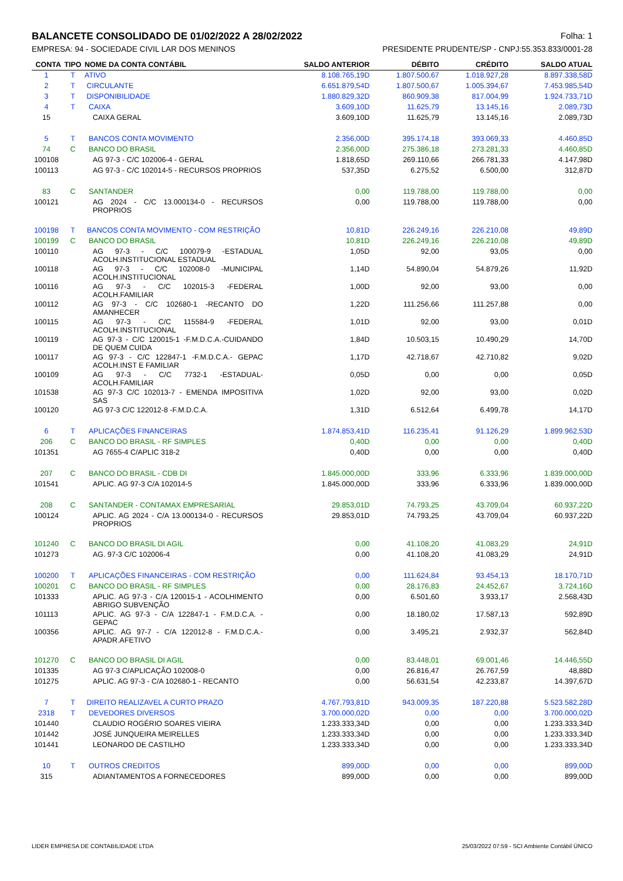BALANCETE CONSOLIDADO DE 01/02/2022 A 28/02/2022 Folha: 1
EMPRESA: 94 - SOCIEDADE CIVIL LAR DOS MENINOS PRESIDENTE PRUDENTE/SP - CNPJ:55.353.833/0001-28
| CONTA | TIPO | NOME DA CONTA CONTÁBIL | SALDO ANTERIOR | DÉBITO | CRÉDITO | SALDO ATUAL |
| --- | --- | --- | --- | --- | --- | --- |
| 1 | T | ATIVO | 8.108.765,19D | 1.807.500,67 | 1.018.927,28 | 8.897.338,58D |
| 2 | T | CIRCULANTE | 6.651.879,54D | 1.807.500,67 | 1.005.394,67 | 7.453.985,54D |
| 3 | T | DISPONIBILIDADE | 1.880.829,32D | 860.909,38 | 817.004,99 | 1.924.733,71D |
| 4 | T | CAIXA | 3.609,10D | 11.625,79 | 13.145,16 | 2.089,73D |
| 15 | | CAIXA GERAL | 3.609,10D | 11.625,79 | 13.145,16 | 2.089,73D |
| 5 | T | BANCOS CONTA MOVIMENTO | 2.356,00D | 395.174,18 | 393.069,33 | 4.460,85D |
| 74 | C | BANCO DO BRASIL | 2.356,00D | 275.386,18 | 273.281,33 | 4.460,85D |
| 100108 | | AG 97-3 - C/C 102006-4 - GERAL | 1.818,65D | 269.110,66 | 266.781,33 | 4.147,98D |
| 100113 | | AG 97-3 - C/C 102014-5 - RECURSOS PROPRIOS | 537,35D | 6.275,52 | 6.500,00 | 312,87D |
| 83 | C | SANTANDER | 0,00 | 119.788,00 | 119.788,00 | 0,00 |
| 100121 | | AG 2024 - C/C 13.000134-0 - RECURSOS PROPRIOS | 0,00 | 119.788,00 | 119.788,00 | 0,00 |
| 100198 | T | BANCOS CONTA MOVIMENTO - COM RESTRIÇÃO | 10,81D | 226.249,16 | 226.210,08 | 49,89D |
| 100199 | C | BANCO DO BRASIL | 10,81D | 226.249,16 | 226.210,08 | 49,89D |
| 100110 | | AG 97-3 - C/C 100079-9 -ESTADUAL ACOLH.INSTITUCIONAL ESTADUAL | 1,05D | 92,00 | 93,05 | 0,00 |
| 100118 | | AG 97-3 - C/C 102008-0 -MUNICIPAL ACOLH.INSTITUCIONAL | 1,14D | 54.890,04 | 54.879,26 | 11,92D |
| 100116 | | AG 97-3 - C/C 102015-3 -FEDERAL ACOLH.FAMILIAR | 1,00D | 92,00 | 93,00 | 0,00 |
| 100112 | | AG 97-3 - C/C 102680-1 -RECANTO DO AMANHECER | 1,22D | 111.256,66 | 111.257,88 | 0,00 |
| 100115 | | AG 97-3 - C/C 115584-9 -FEDERAL ACOLH.INSTITUCIONAL | 1,01D | 92,00 | 93,00 | 0,01D |
| 100119 | | AG 97-3 - C/C 120015-1 -F.M.D.C.A.-CUIDANDO DE QUEM CUIDA | 1,84D | 10.503,15 | 10.490,29 | 14,70D |
| 100117 | | AG 97-3 - C/C 122847-1 -F.M.D.C.A.- GEPAC ACOLH.INST E FAMILIAR | 1,17D | 42.718,67 | 42.710,82 | 9,02D |
| 100109 | | AG 97-3 - C/C 7732-1 -ESTADUAL-ACOLH.FAMILIAR | 0,05D | 0,00 | 0,00 | 0,05D |
| 101538 | | AG 97-3 C/C 102013-7 - EMENDA IMPOSITIVA SAS | 1,02D | 92,00 | 93,00 | 0,02D |
| 100120 | | AG 97-3 C/C 122012-8 -F.M.D.C.A. | 1,31D | 6.512,64 | 6.499,78 | 14,17D |
| 6 | T | APLICAÇÕES FINANCEIRAS | 1.874.853,41D | 116.235,41 | 91.126,29 | 1.899.962,53D |
| 206 | C | BANCO DO BRASIL - RF SIMPLES | 0,40D | 0,00 | 0,00 | 0,40D |
| 101351 | | AG 7655-4 C/APLIC 318-2 | 0,40D | 0,00 | 0,00 | 0,40D |
| 207 | C | BANCO DO BRASIL - CDB DI | 1.845.000,00D | 333,96 | 6.333,96 | 1.839.000,00D |
| 101541 | | APLIC. AG 97-3 C/A 102014-5 | 1.845.000,00D | 333,96 | 6.333,96 | 1.839.000,00D |
| 208 | C | SANTANDER - CONTAMAX EMPRESARIAL | 29.853,01D | 74.793,25 | 43.709,04 | 60.937,22D |
| 100124 | | APLIC. AG 2024 - C/A 13.000134-0 - RECURSOS PROPRIOS | 29.853,01D | 74.793,25 | 43.709,04 | 60.937,22D |
| 101240 | C | BANCO DO BRASIL DI AGIL | 0,00 | 41.108,20 | 41.083,29 | 24,91D |
| 101273 | | AG. 97-3 C/C 102006-4 | 0,00 | 41.108,20 | 41.083,29 | 24,91D |
| 100200 | T | APLICAÇÕES FINANCEIRAS - COM RESTRIÇÃO | 0,00 | 111.624,84 | 93.454,13 | 18.170,71D |
| 100201 | C | BANCO DO BRASIL - RF SIMPLES | 0,00 | 28.176,83 | 24.452,67 | 3.724,16D |
| 101333 | | APLIC. AG 97-3 - C/A 120015-1 - ACOLHIMENTO ABRIGO SUBVENÇÃO | 0,00 | 6.501,60 | 3.933,17 | 2.568,43D |
| 101113 | | APLIC. AG 97-3 - C/A 122847-1 - F.M.D.C.A. - GEPAC | 0,00 | 18.180,02 | 17.587,13 | 592,89D |
| 100356 | | APLIC. AG 97-7 - C/A 122012-8 - F.M.D.C.A.-APADR.AFETIVO | 0,00 | 3.495,21 | 2.932,37 | 562,84D |
| 101270 | C | BANCO DO BRASIL DI AGIL | 0,00 | 83.448,01 | 69.001,46 | 14.446,55D |
| 101335 | | AG 97-3 C/APLICAÇÃO 102008-0 | 0,00 | 26.816,47 | 26.767,59 | 48,88D |
| 101275 | | APLIC. AG 97-3 - C/A 102680-1 - RECANTO | 0,00 | 56.631,54 | 42.233,87 | 14.397,67D |
| 7 | T | DIREITO REALIZAVEL A CURTO PRAZO | 4.767.793,81D | 943.009,35 | 187.220,88 | 5.523.582,28D |
| 2318 | T | DEVEDORES DIVERSOS | 3.700.000,02D | 0,00 | 0,00 | 3.700.000,02D |
| 101440 | | CLAUDIO ROGÉRIO SOARES VIEIRA | 1.233.333,34D | 0,00 | 0,00 | 1.233.333,34D |
| 101442 | | JOSÉ JUNQUEIRA MEIRELLES | 1.233.333,34D | 0,00 | 0,00 | 1.233.333,34D |
| 101441 | | LEONARDO DE CASTILHO | 1.233.333,34D | 0,00 | 0,00 | 1.233.333,34D |
| 10 | T | OUTROS CREDITOS | 899,00D | 0,00 | 0,00 | 899,00D |
| 315 | | ADIANTAMENTOS A FORNECEDORES | 899,00D | 0,00 | 0,00 | 899,00D |
LIDER EMPRESA DE CONTABILIDADE LTDA 25/03/2022 07:59 - SCI Ambiente Contábil ÚNICO